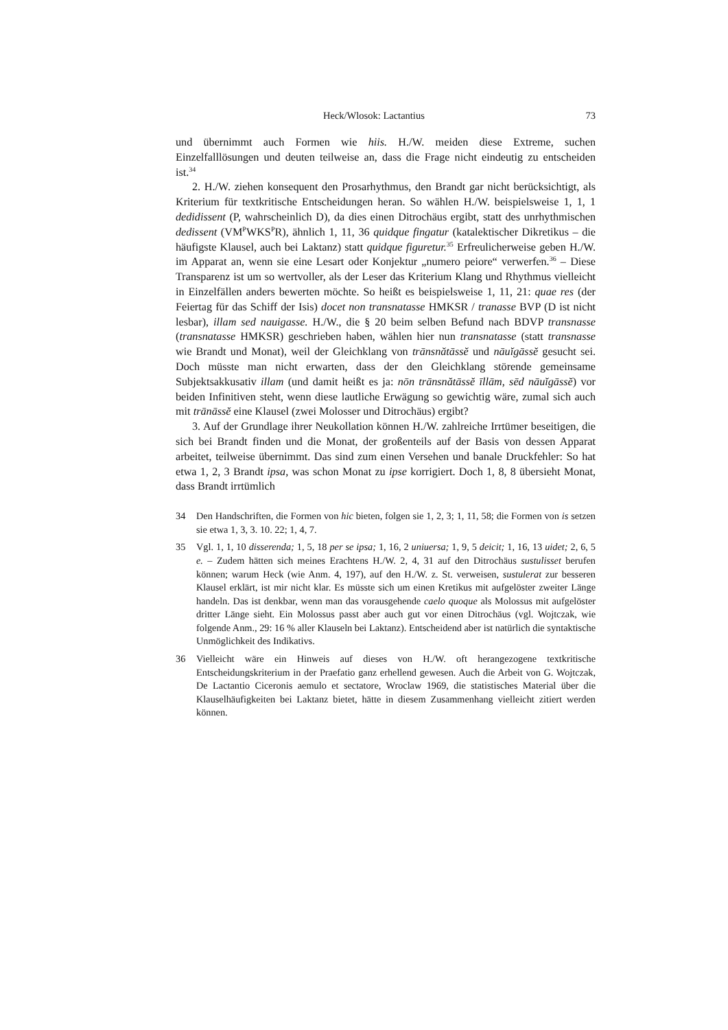Heck/Wlosok: Lactantius 73
und übernimmt auch Formen wie hiis. H./W. meiden diese Extreme, suchen Einzelfalllösungen und deuten teilweise an, dass die Frage nicht eindeutig zu entscheiden ist.<sup>34</sup>
2. H./W. ziehen konsequent den Prosarhythmus, den Brandt gar nicht berücksichtigt, als Kriterium für textkritische Entscheidungen heran. So wählen H./W. beispielsweise 1, 1, 1 dedidissent (P, wahrscheinlich D), da dies einen Ditrochäus ergibt, statt des unrhythmischen dedissent (VM<sup>P</sup>WKS<sup>P</sup>R), ähnlich 1, 11, 36 quidque fingatur (katalektischer Dikretikus – die häufigste Klausel, auch bei Laktanz) statt quidque figuretur.<sup>35</sup> Erfreulicherweise geben H./W. im Apparat an, wenn sie eine Lesart oder Konjektur „numero peiore“ verwerfen.<sup>36</sup> – Diese Transparenz ist um so wertvoller, als der Leser das Kriterium Klang und Rhythmus vielleicht in Einzelfällen anders bewerten möchte. So heißt es beispielsweise 1, 11, 21: quae res (der Feiertag für das Schiff der Isis) docet non transnatasse HMKSR / tranasse BVP (D ist nicht lesbar), illam sed nauigasse. H./W., die § 20 beim selben Befund nach BDVP transnasse (transnatasse HMKSR) geschrieben haben, wählen hier nun transnatasse (statt transnasse wie Brandt und Monat), weil der Gleichklang von trānsnătāssĕ und nāuĭgāssĕ gesucht sei. Doch müsste man nicht erwarten, dass der den Gleichklang störende gemeinsame Subjektsakkusativ illam (und damit heißt es ja: nōn trānsnătāssĕ īllām, sēd nāuĭgāssĕ) vor beiden Infinitiven steht, wenn diese lautliche Erwägung so gewichtig wäre, zumal sich auch mit trānāssĕ eine Klausel (zwei Molosser und Ditrochäus) ergibt?
3. Auf der Grundlage ihrer Neukollation können H./W. zahlreiche Irrtümer beseitigen, die sich bei Brandt finden und die Monat, der großenteils auf der Basis von dessen Apparat arbeitet, teilweise übernimmt. Das sind zum einen Versehen und banale Druckfehler: So hat etwa 1, 2, 3 Brandt ipsa, was schon Monat zu ipse korrigiert. Doch 1, 8, 8 übersieht Monat, dass Brandt irrtümlich
34 Den Handschriften, die Formen von hic bieten, folgen sie 1, 2, 3; 1, 11, 58; die Formen von is setzen sie etwa 1, 3, 3. 10. 22; 1, 4, 7.
35 Vgl. 1, 1, 10 disserenda; 1, 5, 18 per se ipsa; 1, 16, 2 uniuersa; 1, 9, 5 deicit; 1, 16, 13 uidet; 2, 6, 5 e. – Zudem hätten sich meines Erachtens H./W. 2, 4, 31 auf den Ditrochäus sustulisset berufen können; warum Heck (wie Anm. 4, 197), auf den H./W. z. St. verweisen, sustulerat zur besseren Klausel erklärt, ist mir nicht klar. Es müsste sich um einen Kretikus mit aufgelöster zweiter Länge handeln. Das ist denkbar, wenn man das vorausgehende caelo quoque als Molossus mit aufgelöster dritter Länge sieht. Ein Molossus passt aber auch gut vor einen Ditrochäus (vgl. Wojtczak, wie folgende Anm., 29: 16 % aller Klauseln bei Laktanz). Entscheidend aber ist natürlich die syntaktische Unmöglichkeit des Indikativs.
36 Vielleicht wäre ein Hinweis auf dieses von H./W. oft herangezogene textkritische Entscheidungskriterium in der Praefatio ganz erhellend gewesen. Auch die Arbeit von G. Wojtczak, De Lactantio Ciceronis aemulo et sectatore, Wroclaw 1969, die statistisches Material über die Klauselhäufigkeiten bei Laktanz bietet, hätte in diesem Zusammenhang vielleicht zitiert werden können.